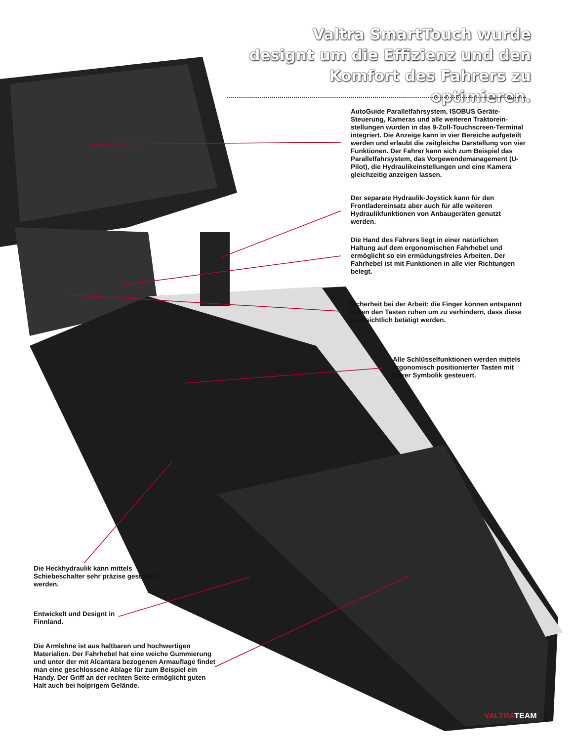Valtra SmartTouch wurde designt um die Effizienz und den Komfort des Fahrers zu optimieren.
AutoGuide Parallelfahrsystem, ISOBUS Geräte-Steuerung, Kameras und alle weiteren Traktorein-stellungen wurden in das 9-Zoll-Touchscreen-Terminal integriert. Die Anzeige kann in vier Bereiche aufgeteilt werden und erlaubt die zeitgleiche Darstellung von vier Funktionen. Der Fahrer kann sich zum Beispiel das Parallelfahrsystem, das Vorgewendemanagement (U-Pilot), die Hydraulikeinstellungen und eine Kamera gleichzeitig anzeigen lassen.
Der separate Hydraulik-Joystick kann für den Frontladereinsatz aber auch für alle weiteren Hydraulikfunktionen von Anbaugeräten genutzt werden.
Die Hand des Fahrers liegt in einer natürlichen Haltung auf dem ergonomischen Fahrhebel und ermöglicht so ein ermüdungsfreies Arbeiten. Der Fahrhebel ist mit Funktionen in alle vier Richtungen belegt.
Sicherheit bei der Arbeit: die Finger können entspannt neben den Tasten ruhen um zu verhindern, dass diese unabsichtlich betätigt werden.
Alle Schlüsselfunktionen werden mittels ergonomisch positionierter Tasten mit klarer Symbolik gesteuert.
Die Heckhydraulik kann mittels Schiebeschalter sehr präzise gesteuert werden.
Entwickelt und Designt in Finnland.
Die Armlehne ist aus haltbaren und hochwertigen Materialien. Der Fahrhebel hat eine weiche Gummierung und unter der mit Alcantara bezogenen Armauflage findet man eine geschlossene Ablage für zum Beispiel ein Handy. Der Griff an der rechten Seite ermöglicht guten Halt auch bei holprigem Gelände.
VALTRA TEAM 13